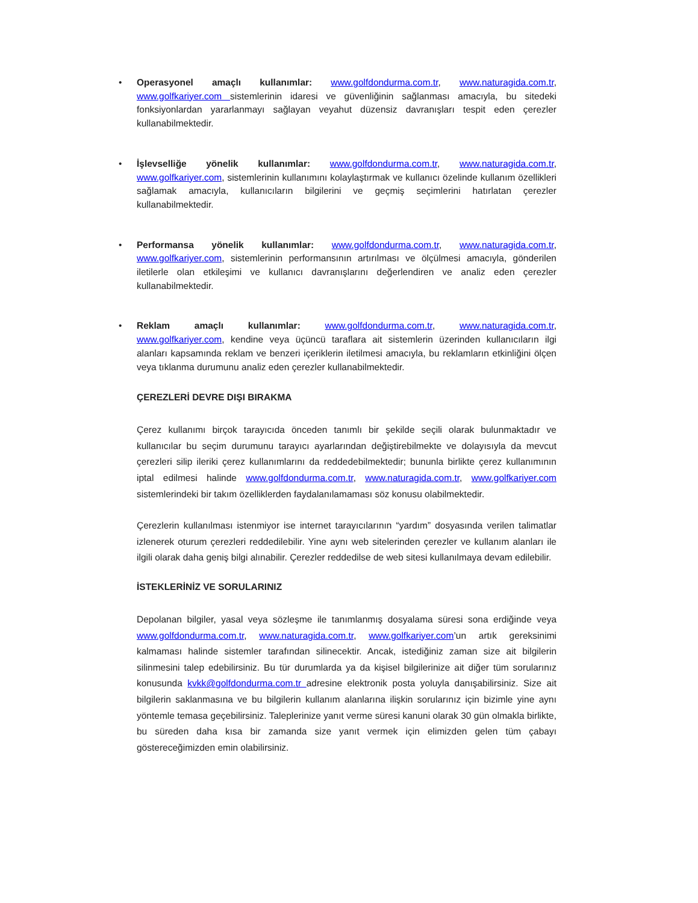• Operasyonel amaçlı kullanımlar: www.golfdondurma.com.tr, www.naturagida.com.tr, www.golfkariyer.com sistemlerinin idaresi ve güvenliğinin sağlanması amacıyla, bu sitedeki fonksiyonlardan yararlanmayı sağlayan veyahut düzensiz davranışları tespit eden çerezler kullanabilmektedir.
• İşlevselliğe yönelik kullanımlar: www.golfdondurma.com.tr, www.naturagida.com.tr, www.golfkariyer.com, sistemlerinin kullanımını kolaylaştırmak ve kullanıcı özelinde kullanım özellikleri sağlamak amacıyla, kullanıcıların bilgilerini ve geçmiş seçimlerini hatırlatan çerezler kullanabilmektedir.
• Performansa yönelik kullanımlar: www.golfdondurma.com.tr, www.naturagida.com.tr, www.golfkariyer.com, sistemlerinin performansının artırılması ve ölçülmesi amacıyla, gönderilen iletilerle olan etkileşimi ve kullanıcı davranışlarını değerlendiren ve analiz eden çerezler kullanabilmektedir.
• Reklam amaçlı kullanımlar: www.golfdondurma.com.tr, www.naturagida.com.tr, www.golfkariyer.com, kendine veya üçüncü taraflara ait sistemlerin üzerinden kullanıcıların ilgi alanları kapsamında reklam ve benzeri içeriklerin iletilmesi amacıyla, bu reklamların etkinliğini ölçen veya tıklanma durumunu analiz eden çerezler kullanabilmektedir.
ÇEREZLERİ DEVRE DIŞI BIRAKMA
Çerez kullanımı birçok tarayıcıda önceden tanımlı bir şekilde seçili olarak bulunmaktadır ve kullanıcılar bu seçim durumunu tarayıcı ayarlarından değiştirebilmekte ve dolayısıyla da mevcut çerezleri silip ileriki çerez kullanımlarını da reddedebilmektedir; bununla birlikte çerez kullanımının iptal edilmesi halinde www.golfdondurma.com.tr, www.naturagida.com.tr, www.golfkariyer.com sistemlerindeki bir takım özelliklerden faydalanılamaması söz konusu olabilmektedir.
Çerezlerin kullanılması istenmiyor ise internet tarayıcılarının “yardım” dosyasında verilen talimatlar izlenerek oturum çerezleri reddedilebilir. Yine aynı web sitelerinden çerezler ve kullanım alanları ile ilgili olarak daha geniş bilgi alınabilir. Çerezler reddedilse de web sitesi kullanılmaya devam edilebilir.
İSTEKLERİNİZ VE SORULARINIZ
Depolanan bilgiler, yasal veya sözleşme ile tanımlanmış dosyalama süresi sona erdiğinde veya www.golfdondurma.com.tr, www.naturagida.com.tr, www.golfkariyer.com’un artık gereksinimi kalmaması halinde sistemler tarafından silinecektir. Ancak, istediğiniz zaman size ait bilgilerin silinmesini talep edebilirsiniz. Bu tür durumlarda ya da kişisel bilgilerinize ait diğer tüm sorularınız konusunda kvkk@golfdondurma.com.tr adresine elektronik posta yoluyla danışabilirsiniz. Size ait bilgilerin saklanmasına ve bu bilgilerin kullanım alanlarına ilişkin sorularınız için bizimle yine aynı yöntemle temasa geçebilirsiniz. Taleplerinize yanıt verme süresi kanuni olarak 30 gün olmakla birlikte, bu süreden daha kısa bir zamanda size yanıt vermek için elimizden gelen tüm çabayı göstereceğimizden emin olabilirsiniz.